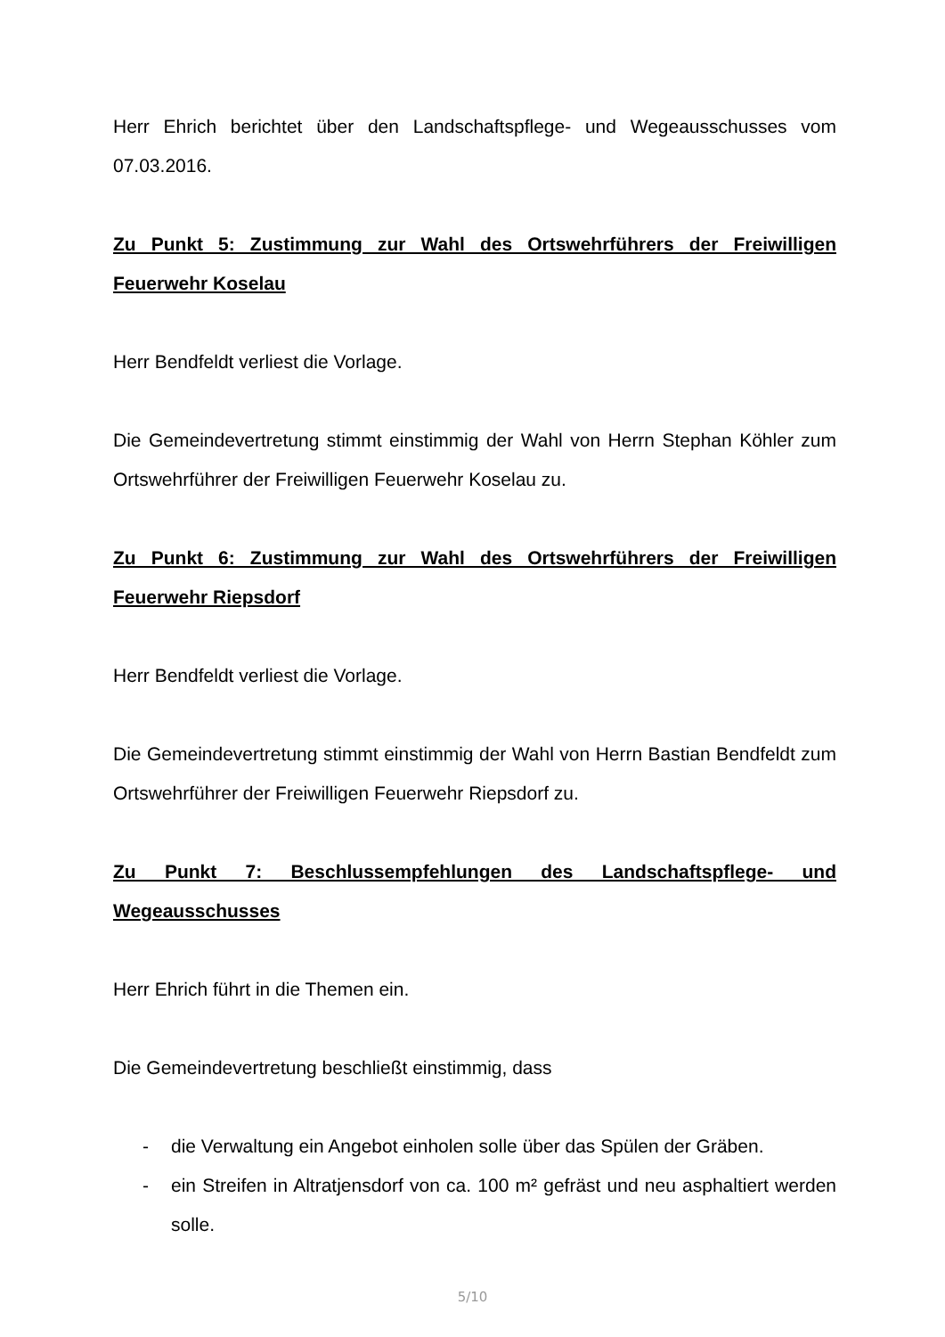Herr Ehrich berichtet über den Landschaftspflege- und Wegeausschusses vom 07.03.2016.
Zu Punkt 5: Zustimmung zur Wahl des Ortswehrführers der Freiwilligen Feuerwehr Koselau
Herr Bendfeldt verliest die Vorlage.
Die Gemeindevertretung stimmt einstimmig der Wahl von Herrn Stephan Köhler zum Ortswehrführer der Freiwilligen Feuerwehr Koselau zu.
Zu Punkt 6: Zustimmung zur Wahl des Ortswehrführers der Freiwilligen Feuerwehr Riepsdorf
Herr Bendfeldt verliest die Vorlage.
Die Gemeindevertretung stimmt einstimmig der Wahl von Herrn Bastian Bendfeldt zum Ortswehrführer der Freiwilligen Feuerwehr Riepsdorf zu.
Zu Punkt 7: Beschlussempfehlungen des Landschaftspflege- und Wegeausschusses
Herr Ehrich führt in die Themen ein.
Die Gemeindevertretung beschließt einstimmig, dass
- die Verwaltung ein Angebot einholen solle über das Spülen der Gräben.
- ein Streifen in Altratjensdorf von ca. 100 m² gefräst und neu asphaltiert werden solle.
5/10